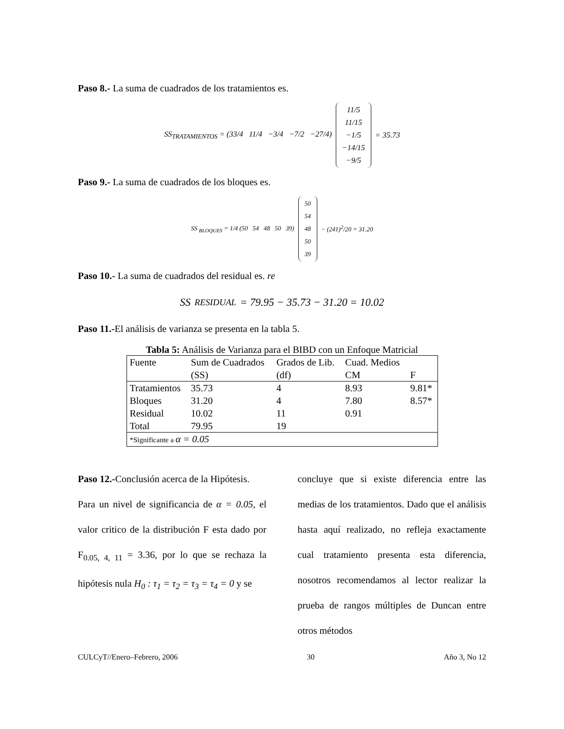Paso 8.- La suma de cuadrados de los tratamientos es.
SS<sub>TRATAMIENTOS</sub> = (33/4 11/4 −3/4 −7/2 −27/4)
11/5
11/15
−1/5
−14/15
−9/5
= 35.73
Paso 9.- La suma de cuadrados de los bloques es.
SS <sub>BLOQUES</sub> = 1/4 (50 54 48 50 39)
50
54
48
50
39
− (241)<sup>2</sup>/20 = 31.20
Paso 10.- La suma de cuadrados del residual es. re
SS<sub>RESIDUAL</sub> = 79.95 − 35.73 − 31.20 = 10.02
Paso 11.-El análisis de varianza se presenta en la tabla 5.
Tabla 5: Análisis de Varianza para el BIBD con un Enfoque Matricial
| Fuente | Sum de Cuadrados | Grados de Lib. | Cuad. Medios | |
| | (SS) | (df) | CM | F |
| Tratamientos | 35.73 | 4 | 8.93 | 9.81* |
| Bloques | 31.20 | 4 | 7.80 | 8.57* |
| Residual | 10.02 | 11 | 0.91 | |
| Total | 79.95 | 19 | | |
| *Significante a α = 0.05 | | | | |
Paso 12.-Conclusión acerca de la Hipótesis.
Para un nivel de significancia de α = 0.05, el valor critico de la distribución F esta dado por F<sub>0.05, 4, 11</sub> = 3.36, por lo que se rechaza la hipótesis nula H<sub>0</sub> : τ<sub>1</sub> = τ<sub>2</sub> = τ<sub>3</sub> = τ<sub>4</sub> = 0 y se
concluye que si existe diferencia entre las medias de los tratamientos. Dado que el análisis hasta aquí realizado, no refleja exactamente cual tratamiento presenta esta diferencia, nosotros recomendamos al lector realizar la prueba de rangos múltiples de Duncan entre otros métodos
CULCyT//Enero–Febrero, 2006 30 Año 3, No 12